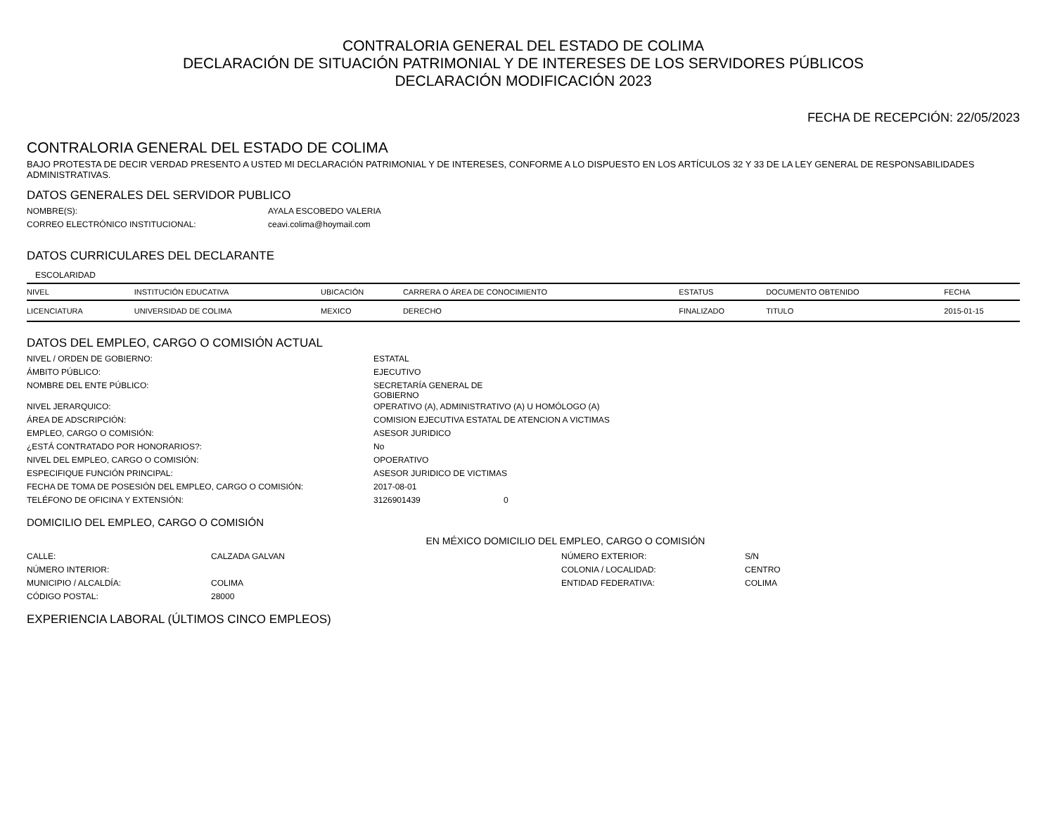CONTRALORIA GENERAL DEL ESTADO DE COLIMA
DECLARACIÓN DE SITUACIÓN PATRIMONIAL Y DE INTERESES DE LOS SERVIDORES PÚBLICOS
DECLARACIÓN MODIFICACIÓN 2023
FECHA DE RECEPCIÓN: 22/05/2023
CONTRALORIA GENERAL DEL ESTADO DE COLIMA
BAJO PROTESTA DE DECIR VERDAD PRESENTO A USTED MI DECLARACIÓN PATRIMONIAL Y DE INTERESES, CONFORME A LO DISPUESTO EN LOS ARTÍCULOS 32 Y 33 DE LA LEY GENERAL DE RESPONSABILIDADES ADMINISTRATIVAS.
DATOS GENERALES DEL SERVIDOR PUBLICO
| NOMBRE(S): | AYALA ESCOBEDO VALERIA |
| CORREO ELECTRÓNICO INSTITUCIONAL: | ceavi.colima@hoymail.com |
DATOS CURRICULARES DEL DECLARANTE
ESCOLARIDAD
| NIVEL | INSTITUCIÓN EDUCATIVA | UBICACIÓN | CARRERA O ÁREA DE CONOCIMIENTO | ESTATUS | DOCUMENTO OBTENIDO | FECHA |
| --- | --- | --- | --- | --- | --- | --- |
| LICENCIATURA | UNIVERSIDAD DE COLIMA | MEXICO | DERECHO | FINALIZADO | TITULO | 2015-01-15 |
DATOS DEL EMPLEO, CARGO O COMISIÓN ACTUAL
| NIVEL / ORDEN DE GOBIERNO: | ESTATAL | |
| ÁMBITO PÚBLICO: | EJECUTIVO | |
| NOMBRE DEL ENTE PÚBLICO: | SECRETARÍA GENERAL DE GOBIERNO | |
| NIVEL JERARQUICO: | OPERATIVO (A), ADMINISTRATIVO (A) U HOMÓLOGO (A) | |
| ÁREA DE ADSCRIPCIÓN: | COMISION EJECUTIVA ESTATAL DE ATENCION A VICTIMAS | |
| EMPLEO, CARGO O COMISIÓN: | ASESOR JURIDICO | |
| ¿ESTÁ CONTRATADO POR HONORARIOS?: | No | |
| NIVEL DEL EMPLEO, CARGO O COMISIÓN: | OPOERATIVO | |
| ESPECIFIQUE FUNCIÓN PRINCIPAL: | ASESOR JURIDICO DE VICTIMAS | |
| FECHA DE TOMA DE POSESIÓN DEL EMPLEO, CARGO O COMISIÓN: | 2017-08-01 | |
| TELÉFONO DE OFICINA Y EXTENSIÓN: | 3126901439 | 0 |
DOMICILIO DEL EMPLEO, CARGO O COMISIÓN
EN MÉXICO DOMICILIO DEL EMPLEO, CARGO O COMISIÓN
| CALLE: | CALZADA GALVAN | NÚMERO EXTERIOR: | S/N |
| NÚMERO INTERIOR: | | COLONIA / LOCALIDAD: | CENTRO |
| MUNICIPIO / ALCALDÍA: | COLIMA | ENTIDAD FEDERATIVA: | COLIMA |
| CÓDIGO POSTAL: | 28000 | | |
EXPERIENCIA LABORAL (ÚLTIMOS CINCO EMPLEOS)